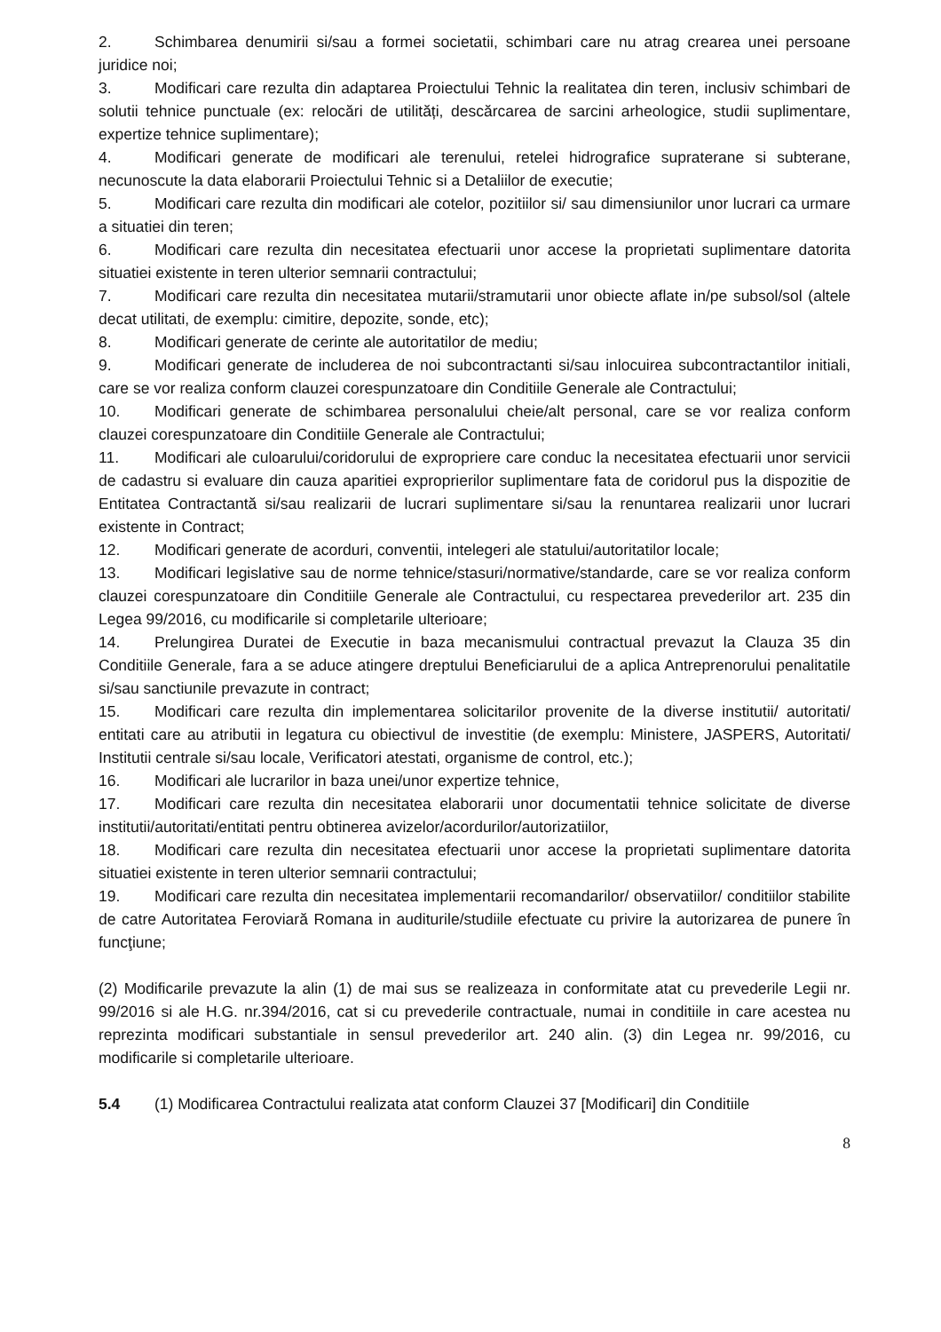2. Schimbarea denumirii si/sau a formei societatii, schimbari care nu atrag crearea unei persoane juridice noi;
3. Modificari care rezulta din adaptarea Proiectului Tehnic la realitatea din teren, inclusiv schimbari de solutii tehnice punctuale (ex: relocări de utilități, descărcarea de sarcini arheologice, studii suplimentare, expertize tehnice suplimentare);
4. Modificari generate de modificari ale terenului, retelei hidrografice supraterane si subterane, necunoscute la data elaborarii Proiectului Tehnic si a Detaliilor de executie;
5. Modificari care rezulta din modificari ale cotelor, pozitiilor si/ sau dimensiunilor unor lucrari ca urmare a situatiei din teren;
6. Modificari care rezulta din necesitatea efectuarii unor accese la proprietati suplimentare datorita situatiei existente in teren ulterior semnarii contractului;
7. Modificari care rezulta din necesitatea mutarii/stramutarii unor obiecte aflate in/pe subsol/sol (altele decat utilitati, de exemplu: cimitire, depozite, sonde, etc);
8. Modificari generate de cerinte ale autoritatilor de mediu;
9. Modificari generate de includerea de noi subcontractanti si/sau inlocuirea subcontractantilor initiali, care se vor realiza conform clauzei corespunzatoare din Conditiile Generale ale Contractului;
10. Modificari generate de schimbarea personalului cheie/alt personal, care se vor realiza conform clauzei corespunzatoare din Conditiile Generale ale Contractului;
11. Modificari ale culoarului/coridorului de expropriere care conduc la necesitatea efectuarii unor servicii de cadastru si evaluare din cauza aparitiei exproprierilor suplimentare fata de coridorul pus la dispozitie de Entitatea Contractantă si/sau realizarii de lucrari suplimentare si/sau la renuntarea realizarii unor lucrari existente in Contract;
12. Modificari generate de acorduri, conventii, intelegeri ale statului/autoritatilor locale;
13. Modificari legislative sau de norme tehnice/stasuri/normative/standarde, care se vor realiza conform clauzei corespunzatoare din Conditiile Generale ale Contractului, cu respectarea prevederilor art. 235 din Legea 99/2016, cu modificarile si completarile ulterioare;
14. Prelungirea Duratei de Executie in baza mecanismului contractual prevazut la Clauza 35 din Conditiile Generale, fara a se aduce atingere dreptului Beneficiarului de a aplica Antreprenorului penalitatile si/sau sanctiunile prevazute in contract;
15. Modificari care rezulta din implementarea solicitarilor provenite de la diverse institutii/ autoritati/ entitati care au atributii in legatura cu obiectivul de investitie (de exemplu: Ministere, JASPERS, Autoritati/ Institutii centrale si/sau locale, Verificatori atestati, organisme de control, etc.);
16. Modificari ale lucrarilor in baza unei/unor expertize tehnice,
17. Modificari care rezulta din necesitatea elaborarii unor documentatii tehnice solicitate de diverse institutii/autoritati/entitati pentru obtinerea avizelor/acordurilor/autorizatiilor,
18. Modificari care rezulta din necesitatea efectuarii unor accese la proprietati suplimentare datorita situatiei existente in teren ulterior semnarii contractului;
19. Modificari care rezulta din necesitatea implementarii recomandarilor/ observatiilor/ conditiilor stabilite de catre Autoritatea Feroviară Romana in auditurile/studiile efectuate cu privire la autorizarea de punere în funcţiune;
(2) Modificarile prevazute la alin (1) de mai sus se realizeaza in conformitate atat cu prevederile Legii nr. 99/2016 si ale H.G. nr.394/2016, cat si cu prevederile contractuale, numai in conditiile in care acestea nu reprezinta modificari substantiale in sensul prevederilor art. 240 alin. (3) din Legea nr. 99/2016, cu modificarile si completarile ulterioare.
5.4 (1) Modificarea Contractului realizata atat conform Clauzei 37 [Modificari] din Conditiile
8